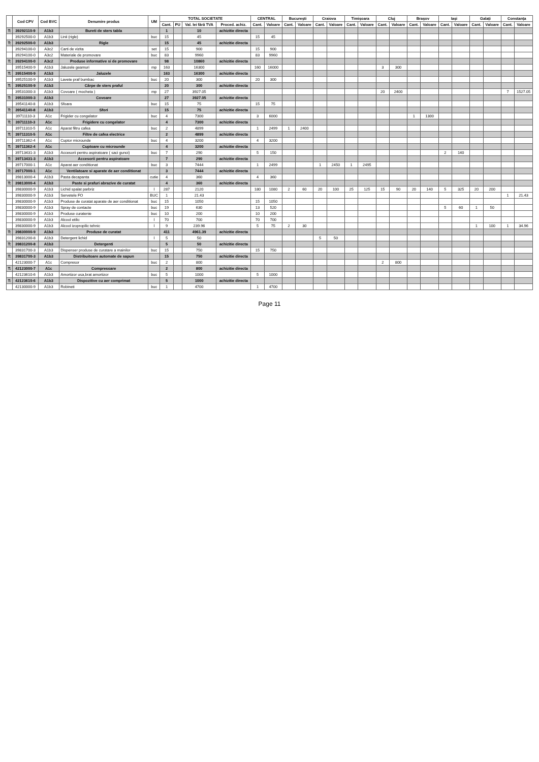| | Cod CPV | Cod BVC | Denumire produs | UM | TOTAL SOCIETATE | | | | CENTRAL | | București | | Craiova | | Timișoara | | Cluj | | Brașov | | Iași | | Galați | | Constanța | |
| --- | --- | --- | --- | --- | --- | --- | --- | --- | --- | --- | --- | --- | --- | --- | --- | --- | --- | --- | --- | --- | --- | --- | --- | --- | --- | --- |
| | | | | | Cant. | PU | Val. lei fără TVA | Proced. achiz. | Cant. | Valoare | Cant. | Valoare | Cant. | Valoare | Cant. | Valoare | Cant. | Valoare | Cant. | Valoare | Cant. | Valoare | Cant. | Valoare | Cant. | Valoare |
| T: | 39292110-9 | A1b3 | Bureti de sters tabla | | 1 | | 10 | achizitie directa | | | | | | | | | | | | | | | | | | |
| | 39292500-0 | A1b3 | Linii (rigle) | buc | 15 | | 45 | | 15 | 45 | | | | | | | | | | | | | | | | |
| T: | 39292500-0 | A1b3 | Rigle | | 15 | | 45 | achizitie directa | | | | | | | | | | | | | | | | | | |
| | 39294100-0 | A3c2 | Carti de vizita | set | 15 | | 900 | | 15 | 900 | | | | | | | | | | | | | | | | |
| | 39294100-0 | A3c2 | Materiale de promovare | buc | 83 | | 9960 | | 83 | 9960 | | | | | | | | | | | | | | | | |
| T: | 39294100-0 | A3c2 | Produse informative si de promovare | | 98 | | 10860 | achizitie directa | | | | | | | | | | | | | | | | | | |
| | 39515400-9 | A1b3 | Jaluzele geamuri | mp | 163 | | 16300 | | 160 | 16000 | | | | | | | 3 | 300 | | | | | | | | |
| T: | 39515400-9 | A1b3 | Jaluzele | | 163 | | 16300 | achizitie directa | | | | | | | | | | | | | | | | | | |
| | 39525100-9 | A1b3 | Lavete praf bumbac | buc | 20 | | 300 | | 20 | 300 | | | | | | | | | | | | | | | | |
| T: | 39525100-9 | A1b3 | Cârpe de sters praful | | 20 | | 300 | achizitie directa | | | | | | | | | | | | | | | | | | |
| | 39531000-3 | A1b3 | Covoare ( mocheta ) | mp | 27 | | 3927.05 | | | | | | | | | | 20 | 2400 | | | | | | | 7 | 1527.05 |
| T: | 39531000-3 | A1b3 | Covoare | | 27 | | 3927.05 | achizitie directa | | | | | | | | | | | | | | | | | | |
| | 39541140-8 | A1b3 | Sfoara | buc | 15 | | 75 | | 15 | 75 | | | | | | | | | | | | | | | | |
| T: | 39541140-8 | A1b3 | Sfori | | 15 | | 75 | achizitie directa | | | | | | | | | | | | | | | | | | |
| | 39711110-3 | A1c | Frigider cu congelator | buc | 4 | | 7300 | | 3 | 6000 | | | | | | | | | 1 | 1300 | | | | | | |
| T: | 39711110-3 | A1c | Frigidere cu congelator | | 4 | | 7300 | achizitie directa | | | | | | | | | | | | | | | | | | |
| | 39711310-5 | A1c | Aparat filtru cafea | buc | 2 | | 4899 | | 1 | 2499 | 1 | 2400 | | | | | | | | | | | | | | |
| T: | 39711310-5 | A1c | Filtre de cafea electrice | | 2 | | 4899 | achizitie directa | | | | | | | | | | | | | | | | | | |
| | 39711362-4 | A1c | Cuptor microunde | buc | 4 | | 3200 | | 4 | 3200 | | | | | | | | | | | | | | | | |
| T: | 39711362-4 | A1c | Cuptoare cu microunde | | 4 | | 3200 | achizitie directa | | | | | | | | | | | | | | | | | | |
| | 39713431-3 | A1b3 | Accesorii pentru aspiratoare ( saci gunoi) | buc | 7 | | 290 | | 5 | 150 | | | | | | | | | | | 2 | 140 | | | | |
| T: | 39713431-3 | A1b3 | Accesorii pentru aspiratoare | | 7 | | 290 | achizitie directa | | | | | | | | | | | | | | | | | | |
| | 39717000-1 | A1c | Aparat aer conditionat | buc | 3 | | 7444 | | 1 | 2499 | | | 1 | 2450 | 1 | 2495 | | | | | | | | | | |
| T: | 39717000-1 | A1c | Ventilatoare si aparate de aer conditionat | | 3 | | 7444 | achizitie directa | | | | | | | | | | | | | | | | | | |
| | 39813000-4 | A1b3 | Pasta decapanta | cutie | 4 | | 360 | | 4 | 360 | | | | | | | | | | | | | | | | |
| T: | 39813000-4 | A1b3 | Paste si prafuri abrazive de curatat | | 4 | | 360 | achizitie directa | | | | | | | | | | | | | | | | | | |
| | 39830000-9 | A1b3 | Lichid spalat parbriz | l | 287 | | 2120 | | 180 | 1080 | 2 | 60 | 20 | 100 | 25 | 125 | 15 | 90 | 20 | 140 | 5 | 325 | 20 | 200 | | |
| | 39830000-9 | A1b3 | Servetele FO | BUC | 1 | | 21.43 | | | | | | | | | | | | | | | | | | 1 | 21.43 |
| | 39830000-9 | A1b3 | Produse de curatat aparate de aer conditionat | buc | 15 | | 1050 | | 15 | 1050 | | | | | | | | | | | | | | | | |
| | 39830000-9 | A1b3 | Spray de contacte | buc | 19 | | 630 | | 13 | 520 | | | | | | | | | | | 5 | 60 | 1 | 50 | | |
| | 39830000-9 | A1b3 | Produse curatenie | buc | 10 | | 200 | | 10 | 200 | | | | | | | | | | | | | | | | |
| | 39830000-9 | A1b3 | Alcool etilic | l | 70 | | 700 | | 70 | 700 | | | | | | | | | | | | | | | | |
| | 39830000-9 | A1b3 | Alcool izopropilic tehnic | l | 9 | | 239.96 | | 5 | 75 | 2 | 30 | | | | | | | | | | | 1 | 100 | 1 | 34.96 |
| T: | 39830000-9 | A1b3 | Produse de curatat | | 411 | | 4961.39 | achizitie directa | | | | | | | | | | | | | | | | | | |
| | 39831200-8 | A1b3 | Detergent lichid | l | 5 | | 50 | | | | | | 5 | 50 | | | | | | | | | | | | |
| T: | 39831200-8 | A1b3 | Detergenti | | 5 | | 50 | achizitie directa | | | | | | | | | | | | | | | | | | |
| | 39831700-3 | A1b3 | Dispenser produse de curatare a mainilor | buc | 15 | | 750 | | 15 | 750 | | | | | | | | | | | | | | | | |
| T: | 39831700-3 | A1b3 | Distribuitoare automate de sapun | | 15 | | 750 | achizitie directa | | | | | | | | | | | | | | | | | | |
| | 42123000-7 | A1c | Compresor | buc | 2 | | 800 | | | | | | | | | | 2 | 800 | | | | | | | | |
| T: | 42123000-7 | A1c | Compresoare | | 2 | | 800 | achizitie directa | | | | | | | | | | | | | | | | | | |
| | 42123610-6 | A1b3 | Amortizor usa,brat amortizor | buc | 5 | | 1000 | | 5 | 1000 | | | | | | | | | | | | | | | | |
| T: | 42123610-6 | A1b3 | Dispozitive cu aer comprimat | | 5 | | 1000 | achizitie directa | | | | | | | | | | | | | | | | | | |
| | 42130000-9 | A1b3 | Robineti | buc | 1 | | 4700 | | 1 | 4700 | | | | | | | | | | | | | | | | |
Page 11